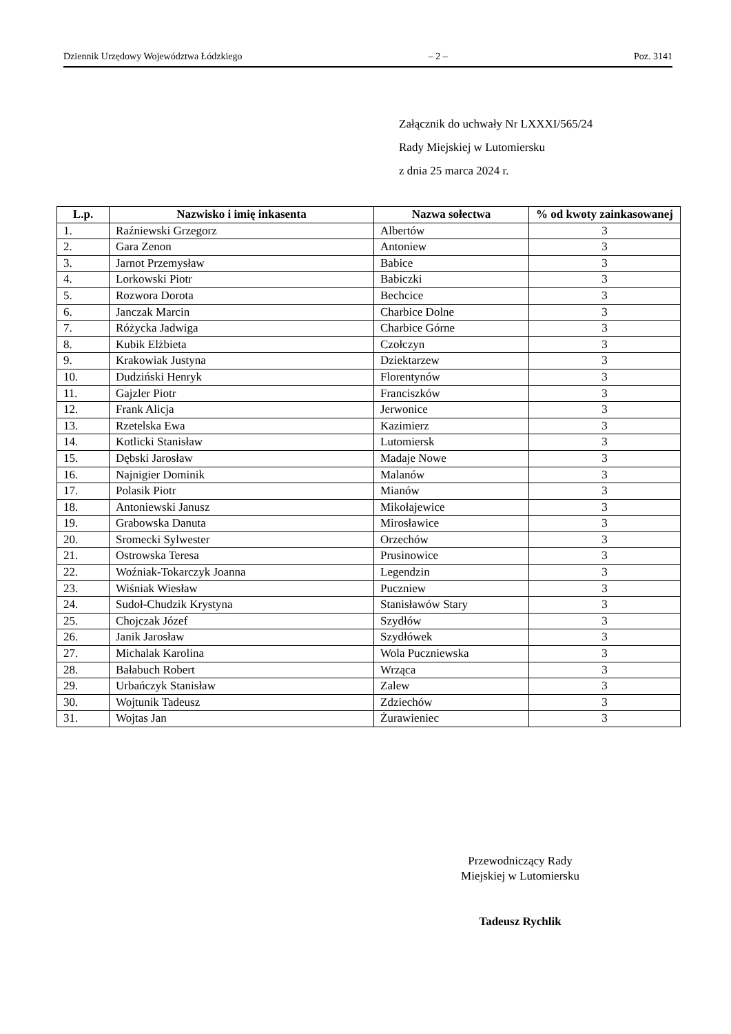Dziennik Urzędowy Województwa Łódzkiego – 2 – Poz. 3141
Załącznik do uchwały Nr LXXXI/565/24
Rady Miejskiej w Lutomiersku
z dnia 25 marca 2024 r.
| L.p. | Nazwisko i imię inkasenta | Nazwa sołectwa | % od kwoty zainkasowanej |
| --- | --- | --- | --- |
| 1. | Raźniewski Grzegorz | Albertów | 3 |
| 2. | Gara Zenon | Antoniew | 3 |
| 3. | Jarnot Przemysław | Babice | 3 |
| 4. | Lorkowski Piotr | Babiczki | 3 |
| 5. | Rozwora Dorota | Bechcice | 3 |
| 6. | Janczak Marcin | Charbice Dolne | 3 |
| 7. | Różycka Jadwiga | Charbice Górne | 3 |
| 8. | Kubik Elżbieta | Czołczyn | 3 |
| 9. | Krakowiak Justyna | Dziektarzew | 3 |
| 10. | Dudziński Henryk | Florentynów | 3 |
| 11. | Gajzler Piotr | Franciszków | 3 |
| 12. | Frank Alicja | Jerwonice | 3 |
| 13. | Rzetelska Ewa | Kazimierz | 3 |
| 14. | Kotlicki Stanisław | Lutomiersk | 3 |
| 15. | Dębski Jarosław | Madaje Nowe | 3 |
| 16. | Najnigier Dominik | Malanów | 3 |
| 17. | Polasik Piotr | Mianów | 3 |
| 18. | Antoniewski Janusz | Mikołajewice | 3 |
| 19. | Grabowska Danuta | Mirosławice | 3 |
| 20. | Sromecki Sylwester | Orzechów | 3 |
| 21. | Ostrowska Teresa | Prusinowice | 3 |
| 22. | Woźniak-Tokarczyk Joanna | Legendzin | 3 |
| 23. | Wiśniak Wiesław | Puczniew | 3 |
| 24. | Sudoł-Chudzik Krystyna | Stanisławów Stary | 3 |
| 25. | Chojczak Józef | Szydłów | 3 |
| 26. | Janik Jarosław | Szydłówek | 3 |
| 27. | Michalak Karolina | Wola Puczniewska | 3 |
| 28. | Bałabuch Robert | Wrząca | 3 |
| 29. | Urbańczyk Stanisław | Zalew | 3 |
| 30. | Wojtunik Tadeusz | Zdziechów | 3 |
| 31. | Wojtas Jan | Żurawieniec | 3 |
Przewodniczący Rady
Miejskiej w Lutomiersku
Tadeusz Rychlik